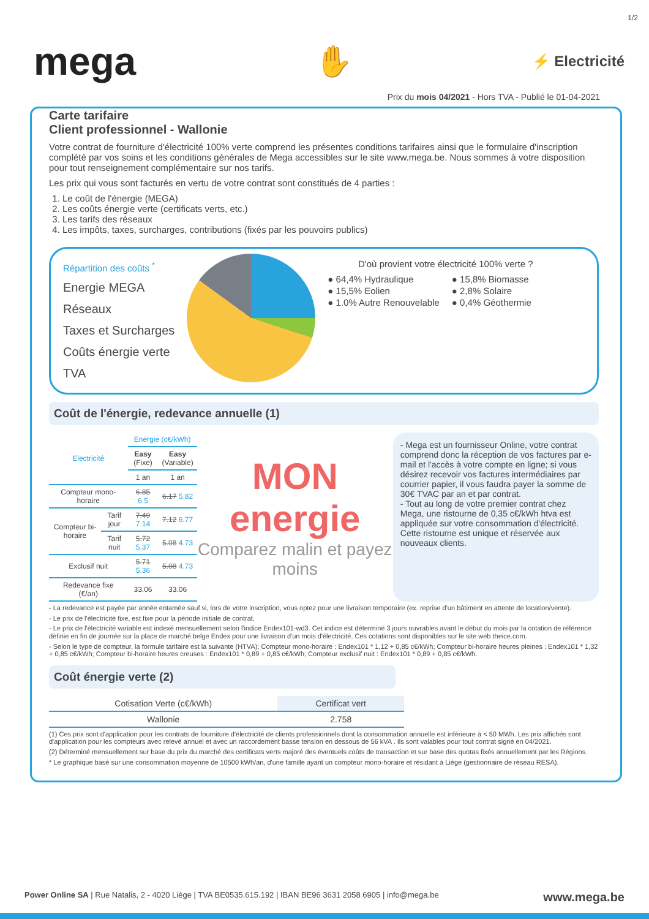1/2
mega
✋
⚡ Electricité
Prix du mois 04/2021 - Hors TVA - Publié le 01-04-2021
Carte tarifaire
Client professionnel - Wallonie
Votre contrat de fourniture d'électricité 100% verte comprend les présentes conditions tarifaires ainsi que le formulaire d'inscription complété par vos soins et les conditions générales de Mega accessibles sur le site www.mega.be. Nous sommes à votre disposition pour tout renseignement complémentaire sur nos tarifs.
Les prix qui vous sont facturés en vertu de votre contrat sont constitués de 4 parties :
1. Le coût de l'énergie (MEGA)
2. Les coûts énergie verte (certificats verts, etc.)
3. Les tarifs des réseaux
4. Les impôts, taxes, surcharges, contributions (fixés par les pouvoirs publics)
Répartition des coûts <sup>*</sup>
Energie MEGA
Réseaux
Taxes et Surcharges
Coûts énergie verte
TVA
D'où provient votre électricité 100% verte ?
● 64,4% Hydraulique ● 15,8% Biomasse ● 15,5% Eolien ● 2,8% Solaire ● 1.0% Autre Renouvelable ● 0,4% Géothermie
Coût de l'énergie, redevance annuelle (1)
| Electricité | | Energie (c€/kWh) | |
| --- | --- | --- | --- |
| | | Easy (Fixe) | Easy (Variable) |
| | | 1 an | 1 an |
| Compteur mono-horaire | | 6.85 6.5 | 6.17 5.82 |
| Compteur bi-horaire | Tarif jour | 7.49 7.14 | 7.12 6.77 |
| | Tarif nuit | 5.72 5.37 | 5.08 4.73 |
| Exclusif nuit | | 5.71 5.36 | 5.08 4.73 |
| Redevance fixe (€/an) | | 33.06 | 33.06 |
MON energie
Comparez malin et payez moins
- Mega est un fournisseur Online, votre contrat comprend donc la réception de vos factures par e-mail et l'accès à votre compte en ligne; si vous désirez recevoir vos factures intermédiaires par courrier papier, il vous faudra payer la somme de 30€ TVAC par an et par contrat.
- Tout au long de votre premier contrat chez Mega, une ristourne de 0,35 c€/kWh htva est appliquée sur votre consommation d'électricité. Cette ristourne est unique et réservée aux nouveaux clients.
- La redevance est payée par année entamée sauf si, lors de votre inscription, vous optez pour une livraison temporaire (ex. reprise d'un bâtiment en attente de location/vente).
- Le prix de l'électricité fixe, est fixe pour la période initiale de contrat.
- Le prix de l'électricité variable est indexé mensuellement selon l'indice Endex101-wd3. Cet indice est déterminé 3 jours ouvrables avant le début du mois par la cotation de référence définie en fin de journée sur la place de marché belge Endex pour une livraison d'un mois d'électricité. Ces cotations sont disponibles sur le site web theice.com.
- Selon le type de compteur, la formule tarifaire est la suivante (HTVA); Compteur mono-horaire : Endex101 * 1,12 + 0,85 c€/kWh; Compteur bi-horaire heures pleines : Endex101 * 1,32 + 0,85 c€/kWh; Compteur bi-horaire heures creuses : Endex101 * 0,89 + 0,85 c€/kWh; Compteur exclusif nuit : Endex101 * 0,89 + 0,85 c€/kWh.
Coût énergie verte (2)
| Cotisation Verte (c€/kWh) | Certificat vert |
| --- | --- |
| Wallonie | 2.758 |
(1) Ces prix sont d'application pour les contrats de fourniture d'électricité de clients professionnels dont la consommation annuelle est inférieure à < 50 MWh. Les prix affichés sont d'application pour les compteurs avec relevé annuel et avec un raccordement basse tension en dessous de 56 kVA . Ils sont valables pour tout contrat signé en 04/2021.
(2) Déterminé mensuellement sur base du prix du marché des certificats verts majoré des éventuels coûts de transaction et sur base des quotas fixés annuellement par les Régions.
* Le graphique basé sur une consommation moyenne de 10500 kWh/an, d'une famille ayant un compteur mono-horaire et résidant à Liège (gestionnaire de réseau RESA).
Power Online SA | Rue Natalis, 2 - 4020 Liège | TVA BE0535.615.192 | IBAN BE96 3631 2058 6905 | info@mega.be www.mega.be